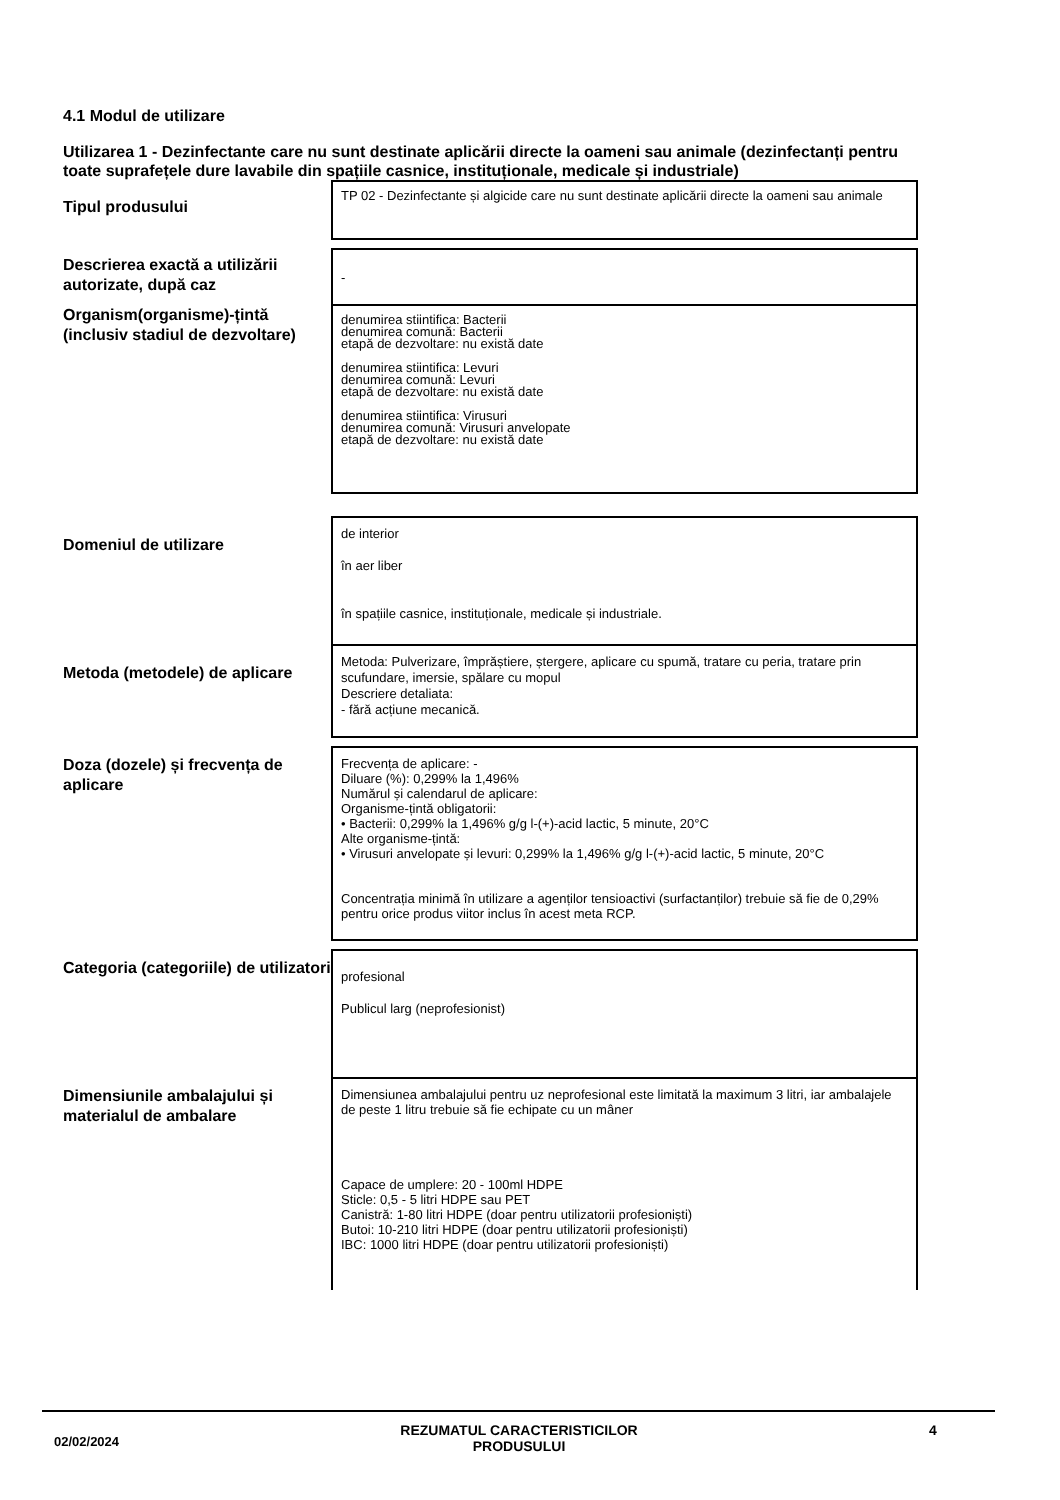4.1 Modul de utilizare
Utilizarea 1 - Dezinfectante care nu sunt destinate aplicării directe la oameni sau animale (dezinfectanți pentru toate suprafețele dure lavabile din spațiile casnice, instituționale, medicale și industriale)
| Tipul produsului | TP 02 - Dezinfectante și algicide care nu sunt destinate aplicării directe la oameni sau animale |
| Descrierea exactă a utilizării autorizate, după caz | - |
| Organism(organisme)-țintă (inclusiv stadiul de dezvoltare) | denumirea stiintifica: Bacterii denumirea comună: Bacterii etapă de dezvoltare: nu există date denumirea stiintifica: Levuri denumirea comună: Levuri etapă de dezvoltare: nu există date denumirea stiintifica: Virusuri denumirea comună: Virusuri anvelopate etapă de dezvoltare: nu există date |
| Domeniul de utilizare | de interior în aer liber în spațiile casnice, instituționale, medicale și industriale. |
| Metoda (metodele) de aplicare | Metoda: Pulverizare, împrăștiere, ștergere, aplicare cu spumă, tratare cu peria, tratare prin scufundare, imersie, spălare cu mopul Descriere detaliata: - fără acțiune mecanică. |
| Doza (dozele) și frecvența de aplicare | Frecvența de aplicare: - Diluare (%): 0,299% la 1,496% Numărul și calendarul de aplicare: Organisme-țintă obligatorii: • Bacterii: 0,299% la 1,496% g/g l-(+)-acid lactic, 5 minute, 20°C Alte organisme-țintă: • Virusuri anvelopate și levuri: 0,299% la 1,496% g/g l-(+)-acid lactic, 5 minute, 20°C Concentrația minimă în utilizare a agenților tensioactivi (surfactanților) trebuie să fie de 0,29% pentru orice produs viitor inclus în acest meta RCP. |
| Categoria (categoriile) de utilizatori | profesional Publicul larg (neprofesionist) |
| Dimensiunile ambalajului și materialul de ambalare | Dimensiunea ambalajului pentru uz neprofesional este limitată la maximum 3 litri, iar ambalajele de peste 1 litru trebuie să fie echipate cu un mâner Capace de umplere: 20 - 100ml HDPE Sticle: 0,5 - 5 litri HDPE sau PET Canistră: 1-80 litri HDPE (doar pentru utilizatorii profesioniști) Butoi: 10-210 litri HDPE (doar pentru utilizatorii profesioniști) IBC: 1000 litri HDPE (doar pentru utilizatorii profesioniști) |
02/02/2024
REZUMATUL CARACTERISTICILOR PRODUSULUI 4